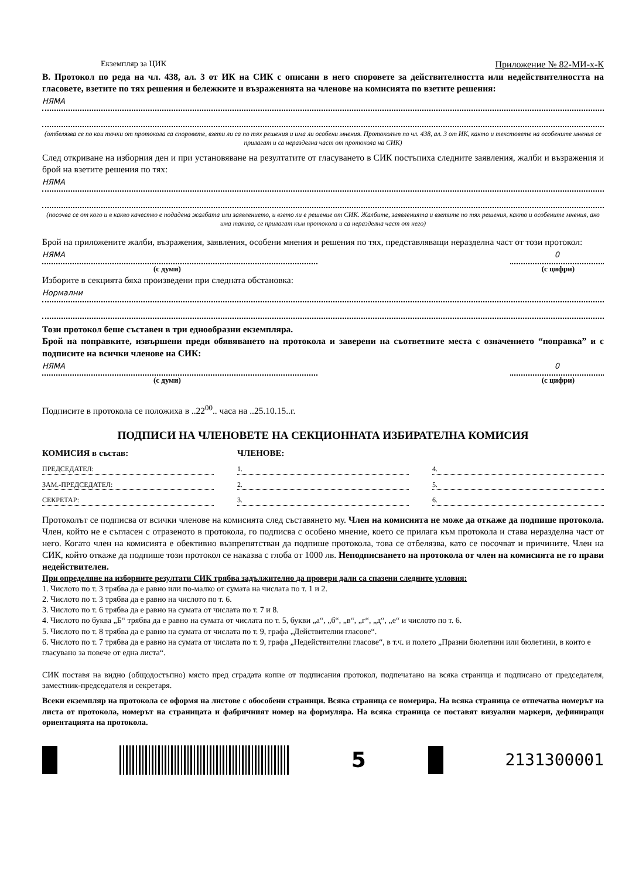Екземпляр за ЦИК Приложение № 82-МИ-х-К
В. Протокол по реда на чл. 438, ал. 3 от ИК на СИК с описани в него споровете за действителността или недействителността на гласовете, взетите по тях решения и бележките и възраженията на членове на комисията по взетите решения:
НЯМА
(отбелязва се по кои точки от протокола са споровете, взети ли са по тях решения и има ли особени мнения. Протоколът по чл. 438, ал. 3 от ИК, както и текстовете на особените мнения се прилагат и са неразделна част от протокола на СИК)
След откриване на изборния ден и при установяване на резултатите от гласуването в СИК постъпиха следните заявления, жалби и възражения и брой на взетите решения по тях:
НЯМА
(посочва се от кого и в какво качество е подадена жалбата или заявлението, и взето ли е решение от СИК. Жалбите, заявленията и взетите по тях решения, както и особените мнения, ако има такива, се прилагат към протокола и са неразделна част от него)
Брой на приложените жалби, възражения, заявления, особени мнения и решения по тях, представляващи неразделна част от този протокол:
НЯМА
0
(с думи) (с цифри)
Изборите в секцията бяха произведени при следната обстановка:
Нормални
Този протокол беше съставен в три еднообразни екземпляра.
Брой на поправките, извършени преди обявяването на протокола и заверени на съответните места с означението “поправка” и с подписите на всички членове на СИК:
НЯМА
0
(с думи) (с цифри)
Подписите в протокола се положиха в ..22<sup>00</sup>.. часа на ..25.10.15..г.
ПОДПИСИ НА ЧЛЕНОВЕТЕ НА СЕКЦИОННАТА ИЗБИРАТЕЛНА КОМИСИЯ
КОМИСИЯ в състав: ЧЛЕНОВЕ:
ПРЕДСЕДАТЕЛ:
1.
4.
ЗАМ.-ПРЕДСЕДАТЕЛ:
2.
5.
СЕКРЕТАР:
3.
6.
Протоколът се подписва от всички членове на комисията след съставянето му. Член на комисията не може да откаже да подпише протокола. Член, който не е съгласен с отразеното в протокола, го подписва с особено мнение, което се прилага към протокола и става неразделна част от него. Когато член на комисията е обективно възпрепятстван да подпише протокола, това се отбелязва, като се посочват и причините. Член на СИК, който откаже да подпише този протокол се наказва с глоба от 1000 лв. Неподписването на протокола от член на комисията не го прави недействителен.
При определяне на изборните резултати СИК трябва задължително да провери дали са спазени следните условия:
1. Числото по т. 3 трябва да е равно или по-малко от сумата на числата по т. 1 и 2.
2. Числото по т. 3 трябва да е равно на числото по т. 6.
3. Числото по т. 6 трябва да е равно на сумата от числата по т. 7 и 8.
4. Числото по буква „Б“ трябва да е равно на сумата от числата по т. 5, букви „а“, „б“, „в“, „г“, „д“, „е“ и числото по т. 6.
5. Числото по т. 8 трябва да е равно на сумата от числата по т. 9, графа „Действителни гласове“.
6. Числото по т. 7 трябва да е равно на сумата от числата по т. 9, графа „Недействителни гласове“, в т.ч. и полето „Празни бюлетини или бюлетини, в които е гласувано за повече от една листа“.
СИК поставя на видно (общодостъпно) място пред сградата копие от подписания протокол, подпечатано на всяка страница и подписано от председателя, заместник-председателя и секретаря.
Всеки екземпляр на протокола се оформя на листове с обособени страници. Всяка страница се номерира. На всяка страница се отпечатва номерът на листа от протокола, номерът на страницата и фабричният номер на формуляра. На всяка страница се поставят визуални маркери, дефиниращи ориентацията на протокола.
5
2131300001